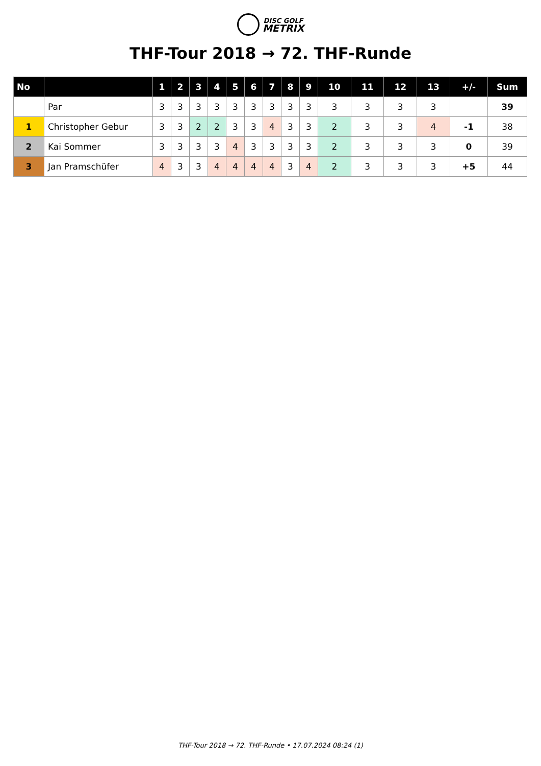DISC GOLF
METRIX
THF-Tour 2018 → 72. THF-Runde
| No | | 1 | 2 | 3 | 4 | 5 | 6 | 7 | 8 | 9 | 10 | 11 | 12 | 13 | +/- | Sum |
| --- | --- | --- | --- | --- | --- | --- | --- | --- | --- | --- | --- | --- | --- | --- | --- | --- |
| | Par | 3 | 3 | 3 | 3 | 3 | 3 | 3 | 3 | 3 | 3 | 3 | 3 | 3 | | 39 |
| 1 | Christopher Gebur | 3 | 3 | 2 | 2 | 3 | 3 | 4 | 3 | 3 | 2 | 3 | 3 | 4 | -1 | 38 |
| 2 | Kai Sommer | 3 | 3 | 3 | 3 | 4 | 3 | 3 | 3 | 3 | 2 | 3 | 3 | 3 | 0 | 39 |
| 3 | Jan Pramschüfer | 4 | 3 | 3 | 4 | 4 | 4 | 4 | 3 | 4 | 2 | 3 | 3 | 3 | +5 | 44 |
THF-Tour 2018 → 72. THF-Runde • 17.07.2024 08:24 (1)